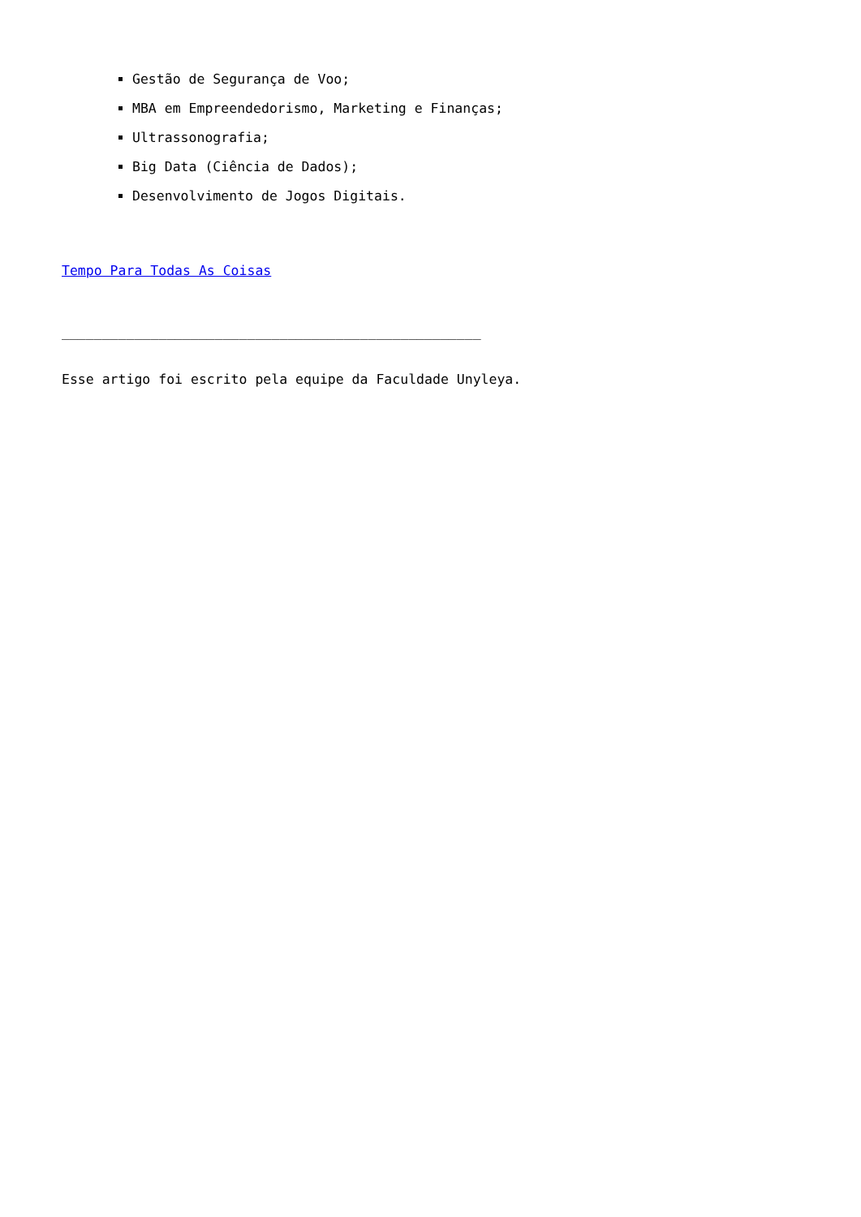Gestão de Segurança de Voo;
MBA em Empreendedorismo, Marketing e Finanças;
Ultrassonografia;
Big Data (Ciência de Dados);
Desenvolvimento de Jogos Digitais.
Tempo Para Todas As Coisas
____________________________________________________
Esse artigo foi escrito pela equipe da Faculdade Unyleya.